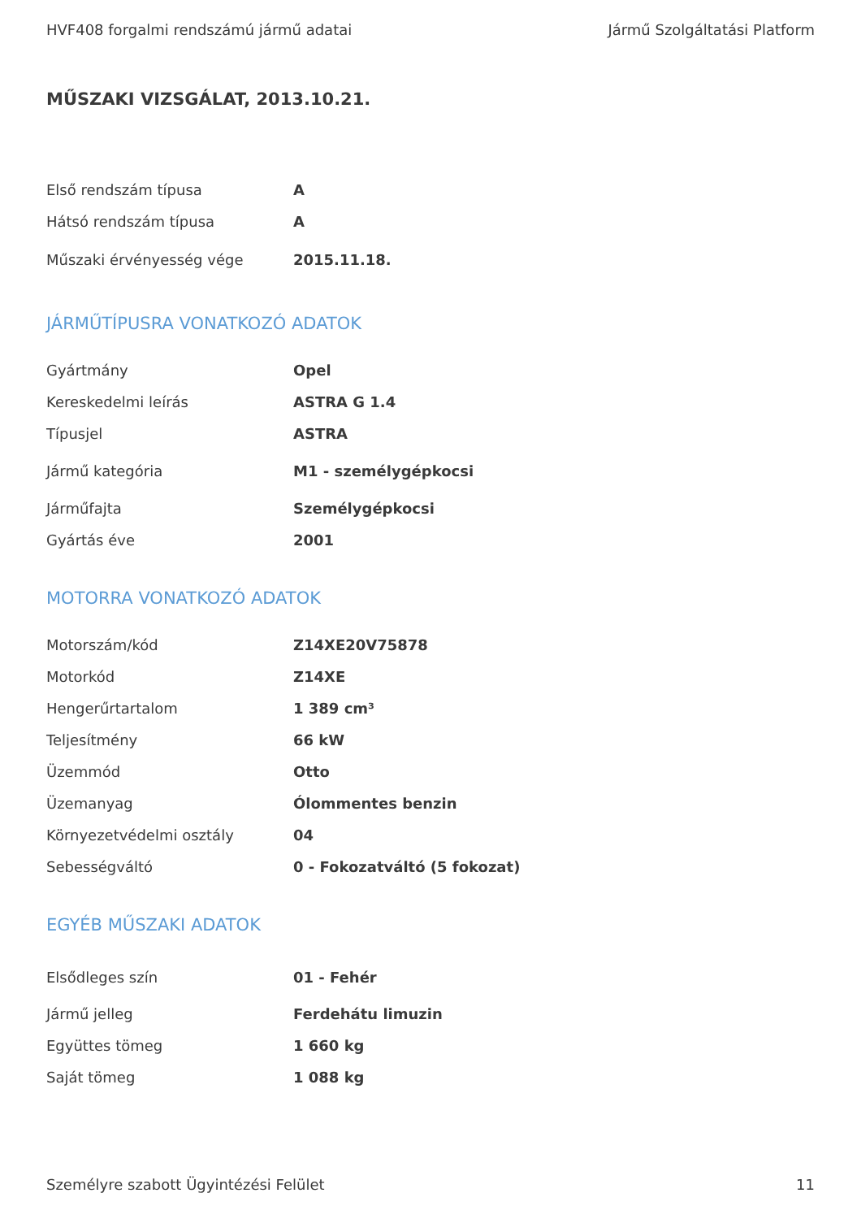HVF408 forgalmi rendszámú jármű adatai Jármű Szolgáltatási Platform
MŰSZAKI VIZSGÁLAT, 2013.10.21.
| Első rendszám típusa | A |
| Hátsó rendszám típusa | A |
| Műszaki érvényesség vége | 2015.11.18. |
JÁRMŰTÍPUSRA VONATKOZÓ ADATOK
| Gyártmány | Opel |
| Kereskedelmi leírás | ASTRA G 1.4 |
| Típusjel | ASTRA |
| Jármű kategória | M1 - személygépkocsi |
| Járműfajta | Személygépkocsi |
| Gyártás éve | 2001 |
MOTORRA VONATKOZÓ ADATOK
| Motorszám/kód | Z14XE20V75878 |
| Motorkód | Z14XE |
| Hengerűrtartalom | 1 389 cm³ |
| Teljesítmény | 66 kW |
| Üzemmód | Otto |
| Üzemanyag | Ólommentes benzin |
| Környezetvédelmi osztály | 04 |
| Sebességváltó | 0 - Fokozatváltó (5 fokozat) |
EGYÉB MŰSZAKI ADATOK
| Elsődleges szín | 01 - Fehér |
| Jármű jelleg | Ferdehátu limuzin |
| Együttes tömeg | 1 660 kg |
| Saját tömeg | 1 088 kg |
Személyre szabott Ügyintézési Felület 11